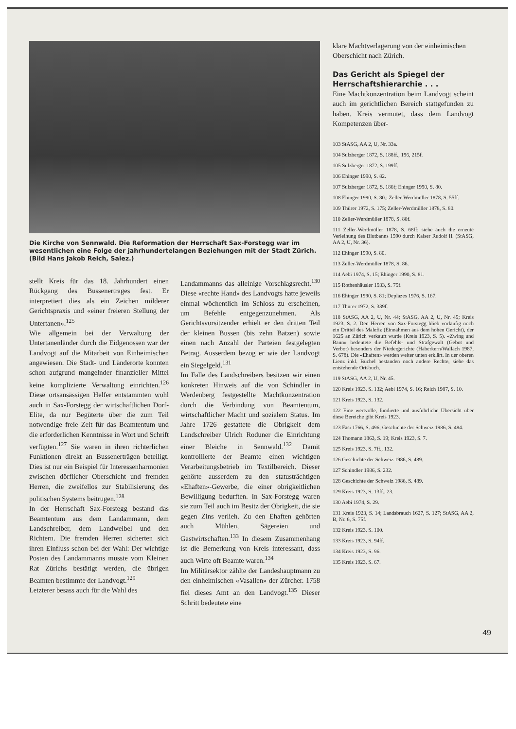Die Kirche von Sennwald. Die Reformation der Herrschaft Sax-Forstegg war im wesentlichen eine Folge der jahrhundertelangen Beziehungen mit der Stadt Zürich. (Bild Hans Jakob Reich, Salez.)
stellt Kreis für das 18. Jahrhundert einen Rückgang des Bussenertrages fest. Er interpretiert dies als ein Zeichen milderer Gerichtspraxis und «einer freieren Stellung der Untertanen».<sup>125</sup>
Wie allgemein bei der Verwaltung der Untertanenländer durch die Eidgenossen war der Landvogt auf die Mitarbeit von Einheimischen angewiesen. Die Stadt- und Länderorte konnten schon aufgrund mangelnder finanzieller Mittel keine komplizierte Verwaltung einrichten.<sup>126</sup> Diese ortsansässigen Helfer entstammten wohl auch in Sax-Forstegg der wirtschaftlichen Dorf-Elite, da nur Begüterte über die zum Teil notwendige freie Zeit für das Beamtentum und die erforderlichen Kenntnisse in Wort und Schrift verfügten.<sup>127</sup> Sie waren in ihren richterlichen Funktionen direkt an Bussenerträgen beteiligt. Dies ist nur ein Beispiel für Interessenharmonien zwischen dörflicher Oberschicht und fremden Herren, die zweifellos zur Stabilisierung des politischen Systems beitrugen.<sup>128</sup>
In der Herrschaft Sax-Forstegg bestand das Beamtentum aus dem Landammann, dem Landschreiber, dem Landweibel und den Richtern. Die fremden Herren sicherten sich ihren Einfluss schon bei der Wahl: Der wichtige Posten des Landammanns musste vom Kleinen Rat Zürichs bestätigt werden, die übrigen Beamten bestimmte der Landvogt.<sup>129</sup>
Letzterer besass auch für die Wahl des
Landammanns das alleinige Vorschlagsrecht.<sup>130</sup> Diese «rechte Hand» des Landvogts hatte jeweils einmal wöchentlich im Schloss zu erscheinen, um Befehle entgegenzunehmen. Als Gerichtsvorsitzender erhielt er den dritten Teil der kleinen Bussen (bis zehn Batzen) sowie einen nach Anzahl der Parteien festgelegten Betrag. Ausserdem bezog er wie der Landvogt ein Siegelgeld.<sup>131</sup>
Im Falle des Landschreibers besitzen wir einen konkreten Hinweis auf die von Schindler in Werdenberg festgestellte Machtkonzentration durch die Verbindung von Beamtentum, wirtschaftlicher Macht und sozialem Status. Im Jahre 1726 gestattete die Obrigkeit dem Landschreiber Ulrich Roduner die Einrichtung einer Bleiche in Sennwald.<sup>132</sup> Damit kontrollierte der Beamte einen wichtigen Verarbeitungsbetrieb im Textilbereich. Dieser gehörte ausserdem zu den statusträchtigen «Ehaften»-Gewerbe, die einer obrigkeitlichen Bewilligung bedurften. In Sax-Forstegg waren sie zum Teil auch im Besitz der Obrigkeit, die sie gegen Zins verlieh. Zu den Ehaften gehörten auch Mühlen, Sägereien und Gastwirtschaften.<sup>133</sup> In diesem Zusammenhang ist die Bemerkung von Kreis interessant, dass auch Wirte oft Beamte waren.<sup>134</sup>
Im Militärsektor zählte der Landeshauptmann zu den einheimischen «Vasallen» der Zürcher. 1758 fiel dieses Amt an den Landvogt.<sup>135</sup> Dieser Schritt bedeutete eine
klare Machtverlagerung von der einheimischen Oberschicht nach Zürich.
Das Gericht als Spiegel der Herrschaftshierarchie . . .
Eine Machtkonzentration beim Landvogt scheint auch im gerichtlichen Bereich stattgefunden zu haben. Kreis vermutet, dass dem Landvogt Kompetenzen über-
103 StASG, AA 2, U, Nr. 33a.
104 Sulzberger 1872, S. 188ff., 196, 215f.
105 Sulzberger 1872, S. 199ff.
106 Ehinger 1990, S. 82.
107 Sulzberger 1872, S. 186f; Ehinger 1990, S. 80.
108 Ehinger 1990, S. 80.; Zeller-Werdmüller 1878, S. 55ff.
109 Thürer 1972, S. 175; Zeller-Werdmüller 1878, S. 80.
110 Zeller-Werdmüller 1878, S. 80f.
111 Zeller-Werdmüller 1878, S. 68ff; siehe auch die erneute Verleihung des Blutbanns 1590 durch Kaiser Rudolf II. (StASG, AA 2, U, Nr. 36).
112 Ehinger 1990, S. 80.
113 Zeller-Werdmüller 1878, S. 86.
114 Aebi 1974, S. 15; Ehinger 1990, S. 81.
115 Rothenhäusler 1933, S. 75f.
116 Ehinger 1990, S. 81; Deplazes 1976, S. 167.
117 Thürer 1972, S. 339f.
118 StASG, AA 2, U, Nr. 44; StASG, AA 2, U, Nr. 45; Kreis 1923, S. 2. Den Herren von Sax-Forstegg blieb vorläufig noch ein Drittel des Malefiz (Einnahmen aus dem hohen Gericht), der 1625 an Zürich verkauft wurde (Kreis 1923, S. 5). «Zwing und Bann» bedeutete die Befehls- und Strafgewalt (Gebot und Verbot) besonders der Niedergerichte (Haberkern/Wallach 1987, S. 678). Die «Ehaften» werden weiter unten erklärt. In der oberen Lienz inkl. Büchel bestanden noch andere Rechte, siehe das entstehende Ortsbuch.
119 StASG, AA 2, U, Nr. 45.
120 Kreis 1923, S. 132; Aebi 1974, S. 16; Reich 1987, S. 10.
121 Kreis 1923, S. 132.
122 Eine wertvolle, fundierte und ausführliche Übersicht über diese Bereiche gibt Kreis 1923.
123 Fäsi 1766, S. 496; Geschichte der Schweiz 1986, S. 484.
124 Thomann 1863, S. 19; Kreis 1923, S. 7.
125 Kreis 1923, S. 7ff., 132.
126 Geschichte der Schweiz 1986, S. 489.
127 Schindler 1986, S. 232.
128 Geschichte der Schweiz 1986, S. 489.
129 Kreis 1923, S. 13ff., 23.
130 Aebi 1974, S. 29.
131 Kreis 1923, S. 14; Landsbrauch 1627, S. 127; StASG, AA 2, B, Nr. 6, S. 75f.
132 Kreis 1923, S. 100.
133 Kreis 1923, S. 94ff.
134 Kreis 1923, S. 96.
135 Kreis 1923, S. 67.
49